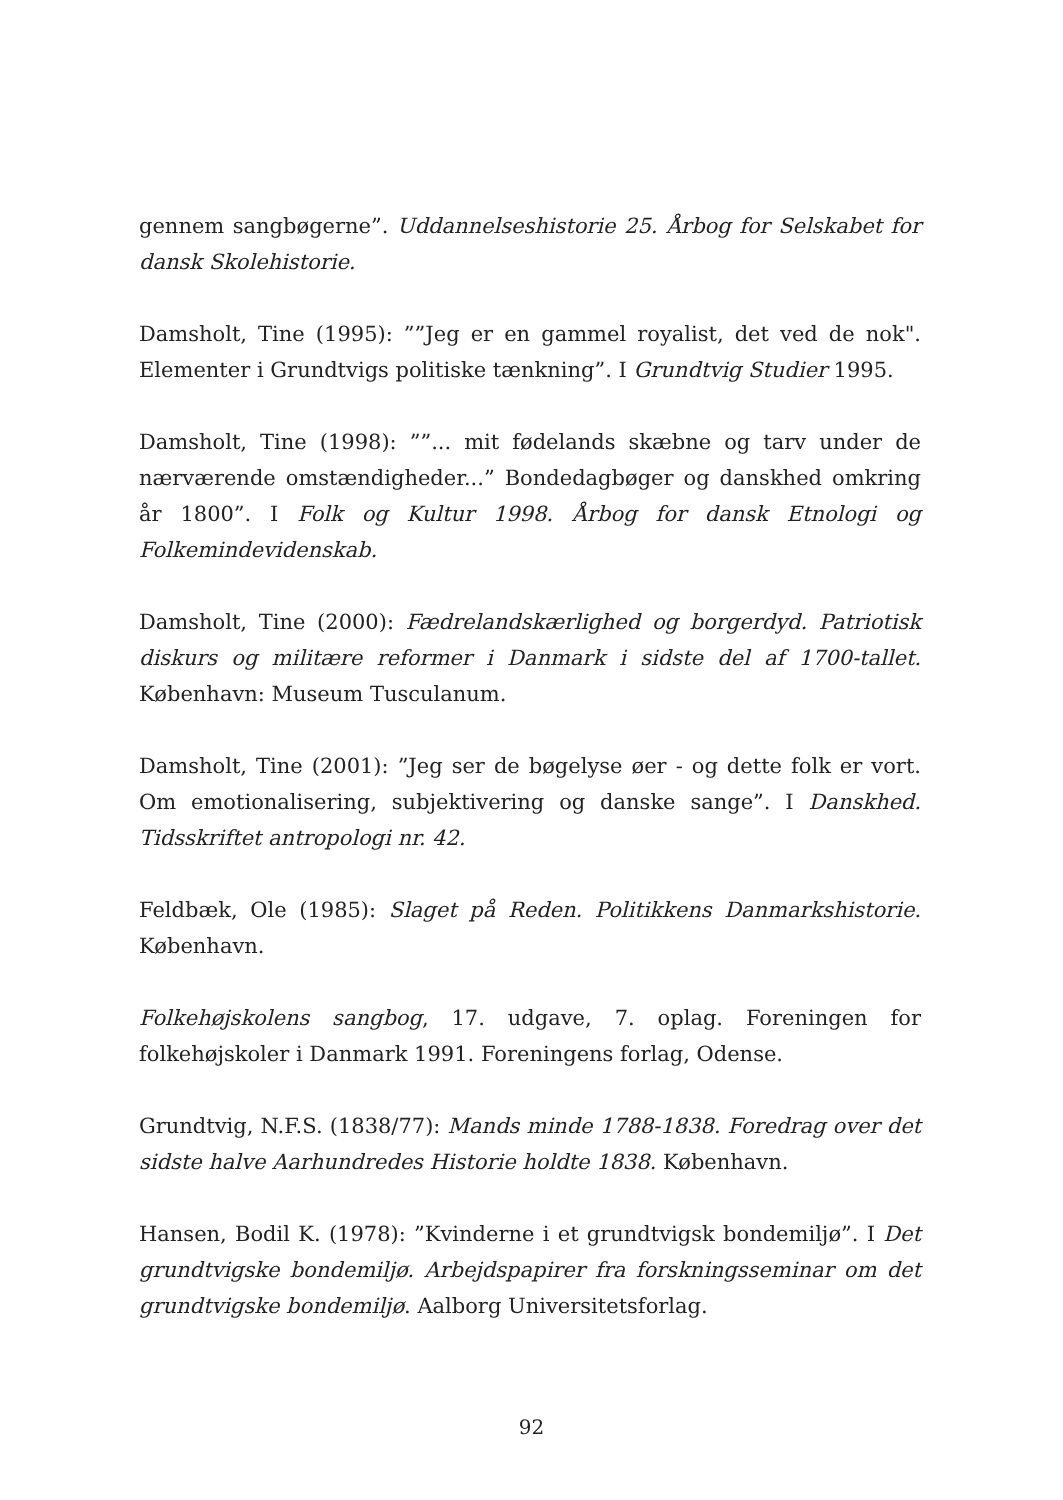gennem sangbøgerne”. Uddannelseshistorie 25. Årbog for Selskabet for dansk Skolehistorie.
Damsholt, Tine (1995): ””Jeg er en gammel royalist, det ved de nok". Elementer i Grundtvigs politiske tænkning”. I Grundtvig Studier 1995.
Damsholt, Tine (1998): ””... mit fødelands skæbne og tarv under de nærværende omstændigheder...” Bondedagbøger og danskhed omkring år 1800”. I Folk og Kultur 1998. Årbog for dansk Etnologi og Folkemindevidenskab.
Damsholt, Tine (2000): Fædrelandskærlighed og borgerdyd. Patriotisk diskurs og militære reformer i Danmark i sidste del af 1700-tallet. København: Museum Tusculanum.
Damsholt, Tine (2001): ”Jeg ser de bøgelyse øer - og dette folk er vort. Om emotionalisering, subjektivering og danske sange”. I Danskhed. Tidsskriftet antropologi nr. 42.
Feldbæk, Ole (1985): Slaget på Reden. Politikkens Danmarkshistorie. København.
Folkehøjskolens sangbog, 17. udgave, 7. oplag. Foreningen for folkehøjskoler i Danmark 1991. Foreningens forlag, Odense.
Grundtvig, N.F.S. (1838/77): Mands minde 1788-1838. Foredrag over det sidste halve Aarhundredes Historie holdte 1838. København.
Hansen, Bodil K. (1978): ”Kvinderne i et grundtvigsk bondemiljø”. I Det grundtvigske bondemiljø. Arbejdspapirer fra forskningsseminar om det grundtvigske bondemiljø. Aalborg Universitetsforlag.
92